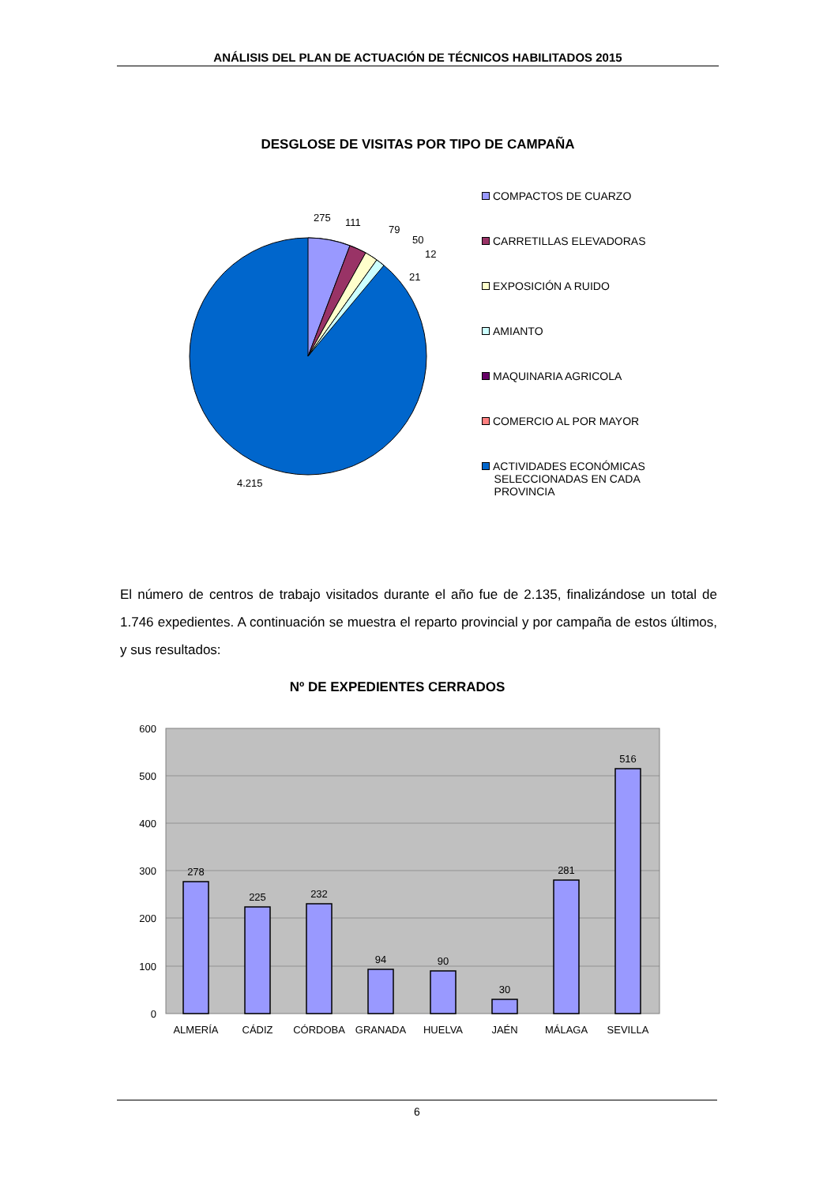ANÁLISIS DEL PLAN DE ACTUACIÓN DE TÉCNICOS HABILITADOS 2015
DESGLOSE DE VISITAS POR TIPO DE CAMPAÑA
275
111
79
50
12
21
4.215
COMPACTOS DE CUARZO
CARRETILLAS ELEVADORAS
EXPOSICIÓN A RUIDO
AMIANTO
MAQUINARIA AGRICOLA
COMERCIO AL POR MAYOR
ACTIVIDADES ECONÓMICAS
SELECCIONADAS EN CADA
PROVINCIA
El número de centros de trabajo visitados durante el año fue de 2.135, finalizándose un total de 1.746 expedientes. A continuación se muestra el reparto provincial y por campaña de estos últimos, y sus resultados:
Nº DE EXPEDIENTES CERRADOS
600
500
400
300
200
100
0
278
225
232
94
90
30
281
516
ALMERÍA
CÁDIZ
CÓRDOBA
GRANADA
HUELVA
JAÉN
MÁLAGA
SEVILLA
6